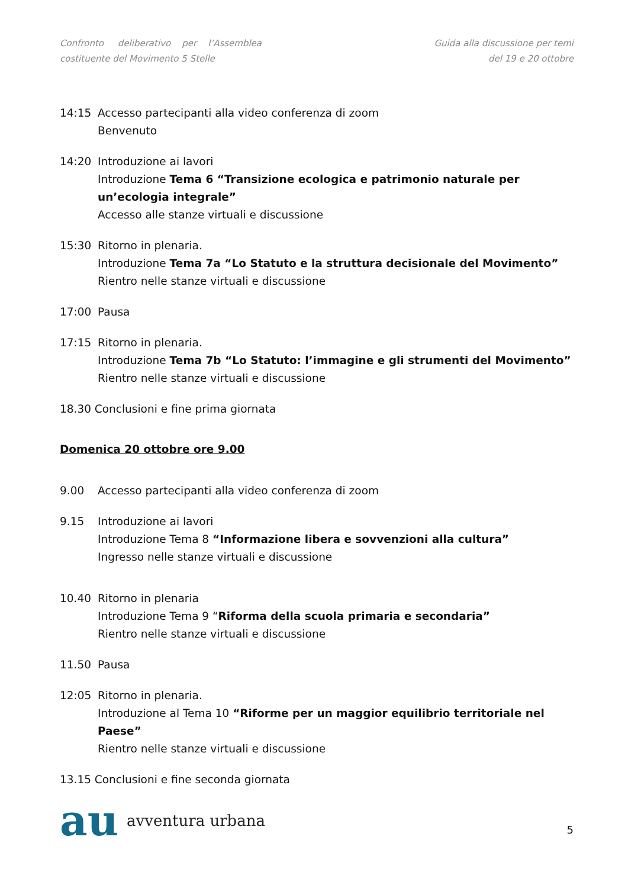Confronto deliberativo per l’Assemblea
costituente del Movimento 5 Stelle
Guida alla discussione per temi
del 19 e 20 ottobre
14:15 Accesso partecipanti alla video conferenza di zoom
Benvenuto
14:20 Introduzione ai lavori
Introduzione Tema 6 “Transizione ecologica e patrimonio naturale per un’ecologia integrale”
Accesso alle stanze virtuali e discussione
15:30 Ritorno in plenaria.
Introduzione Tema 7a “Lo Statuto e la struttura decisionale del Movimento”
Rientro nelle stanze virtuali e discussione
17:00 Pausa
17:15 Ritorno in plenaria.
Introduzione Tema 7b “Lo Statuto: l’immagine e gli strumenti del Movimento”
Rientro nelle stanze virtuali e discussione
18.30 Conclusioni e fine prima giornata
Domenica 20 ottobre ore 9.00
9.00 Accesso partecipanti alla video conferenza di zoom
9.15 Introduzione ai lavori
Introduzione Tema 8 “Informazione libera e sovvenzioni alla cultura”
Ingresso nelle stanze virtuali e discussione
10.40 Ritorno in plenaria
Introduzione Tema 9 “Riforma della scuola primaria e secondaria”
Rientro nelle stanze virtuali e discussione
11.50 Pausa
12:05 Ritorno in plenaria.
Introduzione al Tema 10 “Riforme per un maggior equilibrio territoriale nel Paese”
Rientro nelle stanze virtuali e discussione
13.15 Conclusioni e fine seconda giornata
au avventura urbana
5